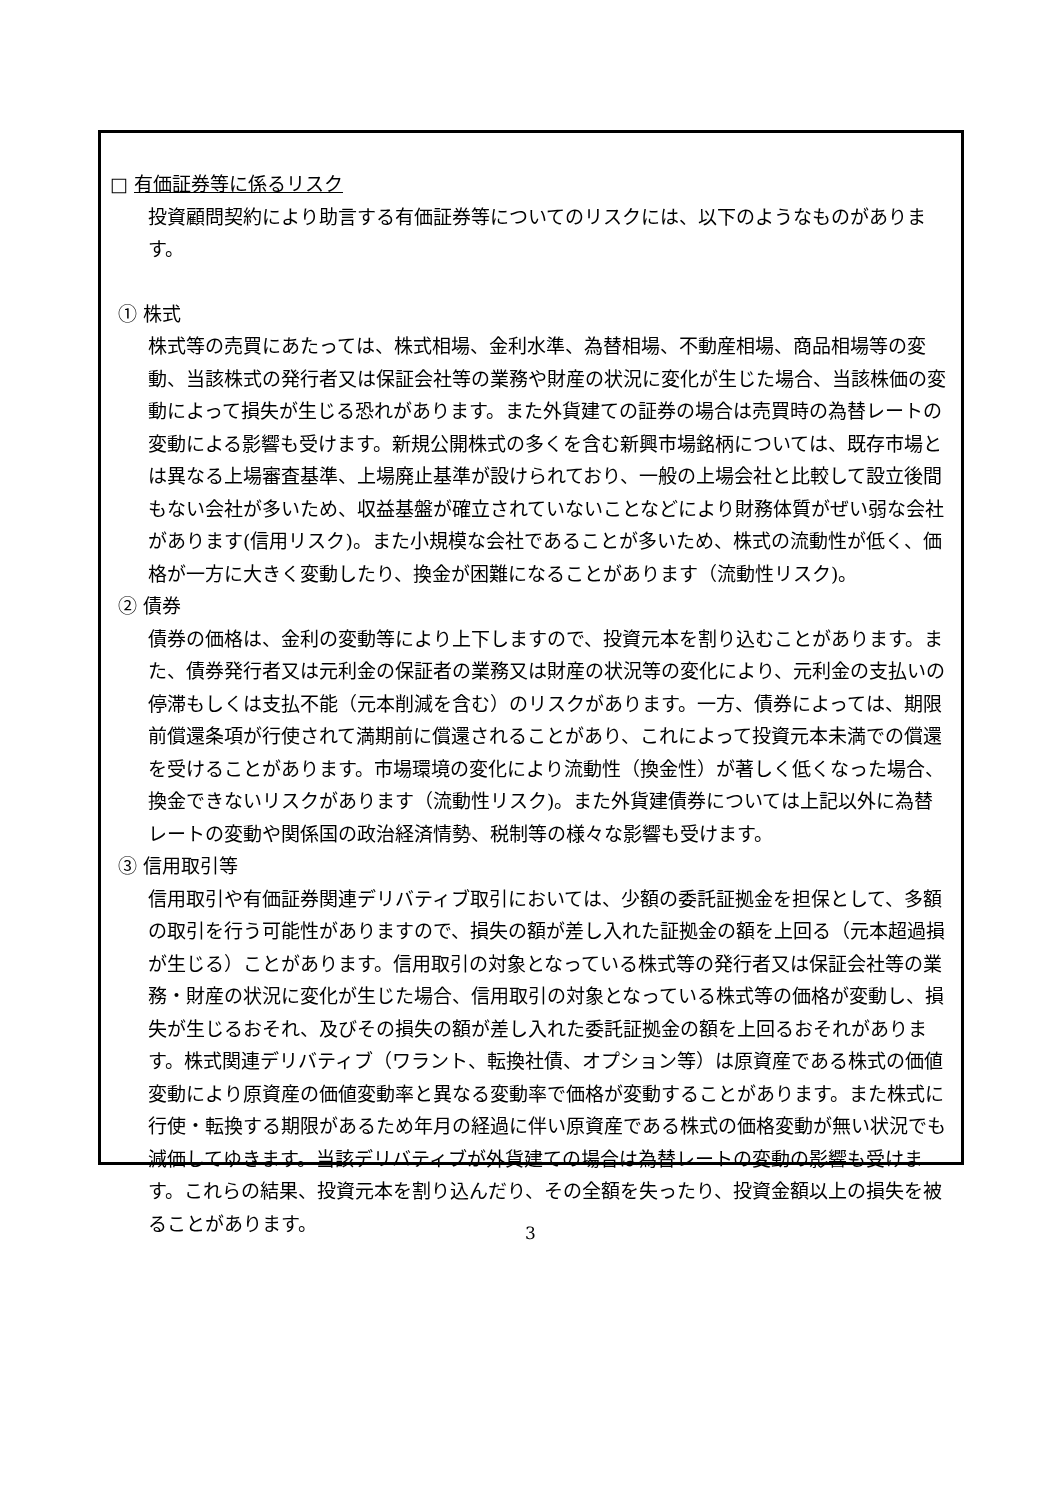□ 有価証券等に係るリスク
投資顧問契約により助言する有価証券等についてのリスクには、以下のようなものがあります。
① 株式
株式等の売買にあたっては、株式相場、金利水準、為替相場、不動産相場、商品相場等の変動、当該株式の発行者又は保証会社等の業務や財産の状況に変化が生じた場合、当該株価の変動によって損失が生じる恐れがあります。また外貨建ての証券の場合は売買時の為替レートの変動による影響も受けます。新規公開株式の多くを含む新興市場銘柄については、既存市場とは異なる上場審査基準、上場廃止基準が設けられており、一般の上場会社と比較して設立後間もない会社が多いため、収益基盤が確立されていないことなどにより財務体質がぜい弱な会社があります(信用リスク)。また小規模な会社であることが多いため、株式の流動性が低く、価格が一方に大きく変動したり、換金が困難になることがあります（流動性リスク)。
② 債券
債券の価格は、金利の変動等により上下しますので、投資元本を割り込むことがあります。また、債券発行者又は元利金の保証者の業務又は財産の状況等の変化により、元利金の支払いの停滞もしくは支払不能（元本削減を含む）のリスクがあります。一方、債券によっては、期限前償還条項が行使されて満期前に償還されることがあり、これによって投資元本未満での償還を受けることがあります。市場環境の変化により流動性（換金性）が著しく低くなった場合、換金できないリスクがあります（流動性リスク)。また外貨建債券については上記以外に為替レートの変動や関係国の政治経済情勢、税制等の様々な影響も受けます。
③ 信用取引等
信用取引や有価証券関連デリバティブ取引においては、少額の委託証拠金を担保として、多額の取引を行う可能性がありますので、損失の額が差し入れた証拠金の額を上回る（元本超過損が生じる）ことがあります。信用取引の対象となっている株式等の発行者又は保証会社等の業務・財産の状況に変化が生じた場合、信用取引の対象となっている株式等の価格が変動し、損失が生じるおそれ、及びその損失の額が差し入れた委託証拠金の額を上回るおそれがあります。株式関連デリバティブ（ワラント、転換社債、オプション等）は原資産である株式の価値変動により原資産の価値変動率と異なる変動率で価格が変動することがあります。また株式に行使・転換する期限があるため年月の経過に伴い原資産である株式の価格変動が無い状況でも減価してゆきます。当該デリバティブが外貨建ての場合は為替レートの変動の影響も受けます。これらの結果、投資元本を割り込んだり、その全額を失ったり、投資金額以上の損失を被ることがあります。
3